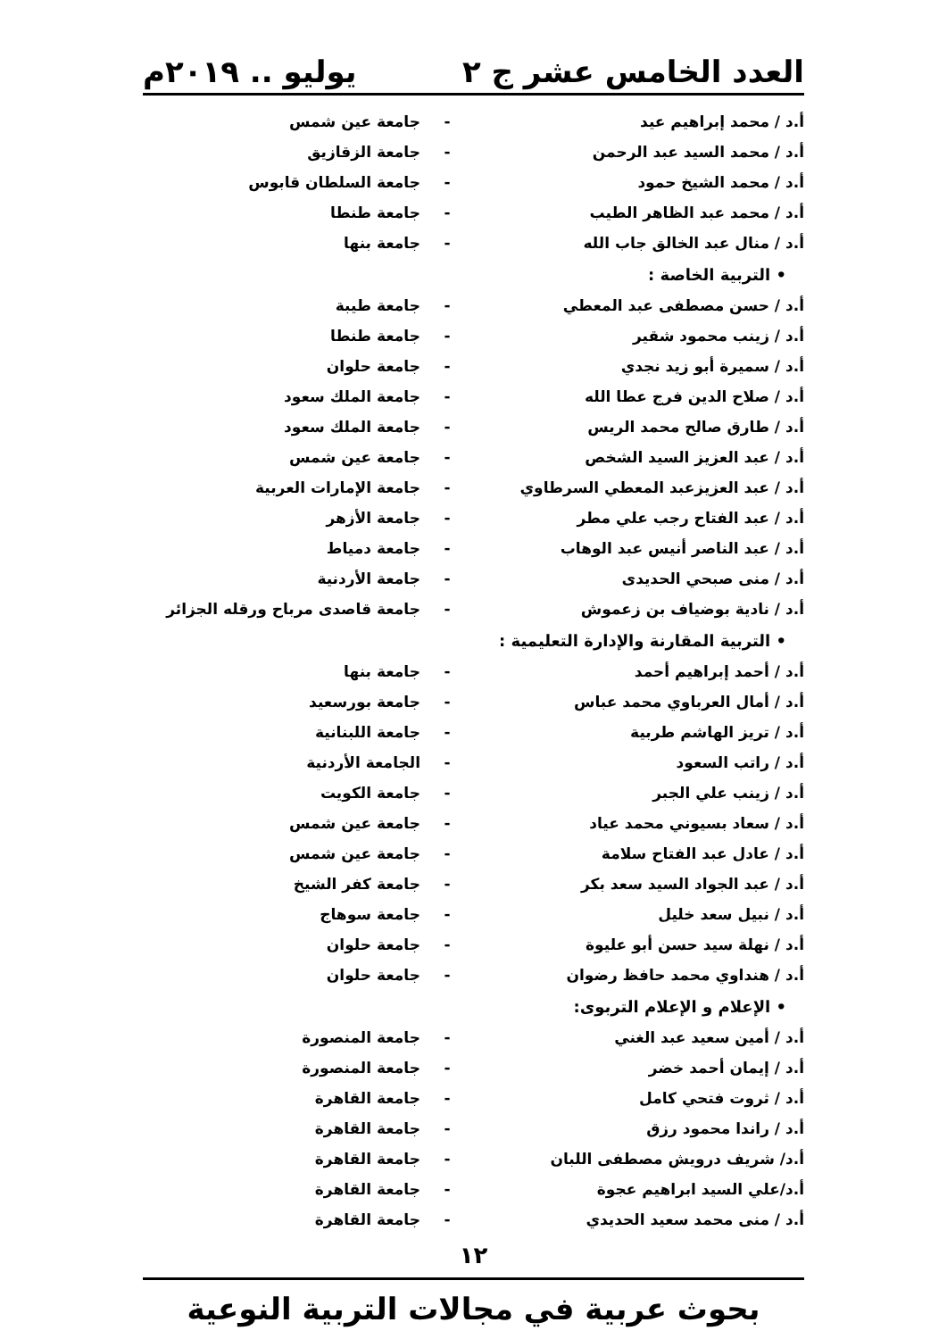العدد الخامس عشر ج ٢ يوليو .. ٢٠١٩م
أ.د / محمد إبراهيم عيد - جامعة عين شمس
أ.د / محمد السيد عبد الرحمن - جامعة الزقازيق
أ.د / محمد الشيخ حمود - جامعة السلطان قابوس
أ.د / محمد عبد الظاهر الطيب - جامعة طنطا
أ.د / منال عبد الخالق جاب الله - جامعة بنها
• التربية الخاصة :
أ.د / حسن مصطفى عبد المعطي - جامعة طيبة
أ.د / زينب محمود شقير - جامعة طنطا
أ.د / سميرة أبو زيد نجدي - جامعة حلوان
أ.د / صلاح الدين فرج عطا الله - جامعة الملك سعود
أ.د / طارق صالح محمد الريس - جامعة الملك سعود
أ.د / عبد العزيز السيد الشخص - جامعة عين شمس
أ.د / عبد العزيزعبد المعطي السرطاوي - جامعة الإمارات العربية
أ.د / عبد الفتاح رجب علي مطر - جامعة الأزهر
أ.د / عبد الناصر أنيس عبد الوهاب - جامعة دمياط
أ.د / منى صبحي الحديدى - جامعة الأردنية
أ.د / نادية بوضياف بن زعموش - جامعة قاصدى مرباح ورقله الجزائر
• التربية المقارنة والإدارة التعليمية :
أ.د / أحمد إبراهيم أحمد - جامعة بنها
أ.د / أمال العرباوي محمد عباس - جامعة بورسعيد
أ.د / تريز الهاشم طربية - جامعة اللبنانية
أ.د / راتب السعود - الجامعة الأردنية
أ.د / زينب علي الجبر - جامعة الكويت
أ.د / سعاد بسيوني محمد عياد - جامعة عين شمس
أ.د / عادل عبد الفتاح سلامة - جامعة عين شمس
أ.د / عبد الجواد السيد سعد بكر - جامعة كفر الشيخ
أ.د / نبيل سعد خليل - جامعة سوهاج
أ.د / نهلة سيد حسن أبو عليوة - جامعة حلوان
أ.د / هنداوي محمد حافظ رضوان - جامعة حلوان
• الإعلام و الإعلام التربوى:
أ.د / أمين سعيد عبد الغني - جامعة المنصورة
أ.د / إيمان أحمد خضر - جامعة المنصورة
أ.د / ثروت فتحي كامل - جامعة القاهرة
أ.د / راندا محمود رزق - جامعة القاهرة
أ.د/ شريف درويش مصطفى اللبان - جامعة القاهرة
أ.د/علي السيد ابراهيم عجوة - جامعة القاهرة
أ.د / منى محمد سعيد الحديدي - جامعة القاهرة
١٢
بحوث عربية في مجالات التربية النوعية